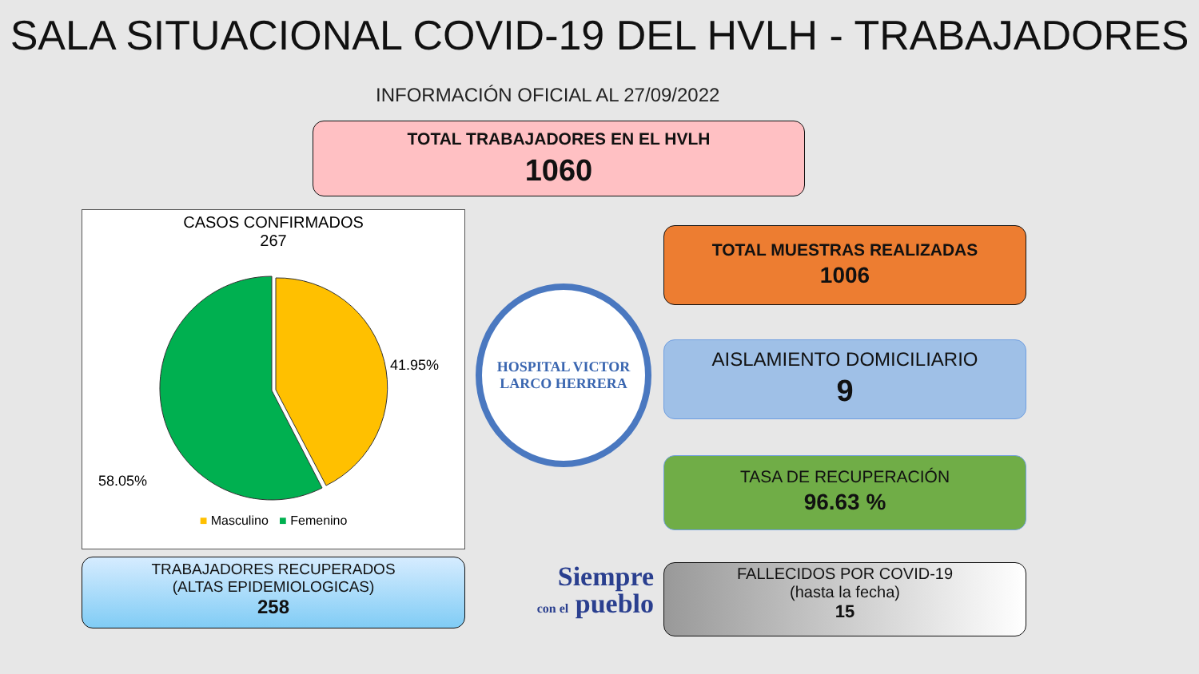SALA SITUACIONAL COVID-19 DEL HVLH - TRABAJADORES
INFORMACIÓN OFICIAL AL 27/09/2022
TOTAL TRABAJADORES EN EL HVLH
1060
CASOS CONFIRMADOS
267
41.95%
58.05%
■ Masculino ■ Femenino
HOSPITAL VICTOR LARCO HERRERA
TOTAL MUESTRAS REALIZADAS
1006
AISLAMIENTO DOMICILIARIO
9
TASA DE RECUPERACIÓN
96.63 %
TRABAJADORES RECUPERADOS
(ALTAS EPIDEMIOLOGICAS)
258
Siempre
con el pueblo
FALLECIDOS POR COVID-19
(hasta la fecha)
15